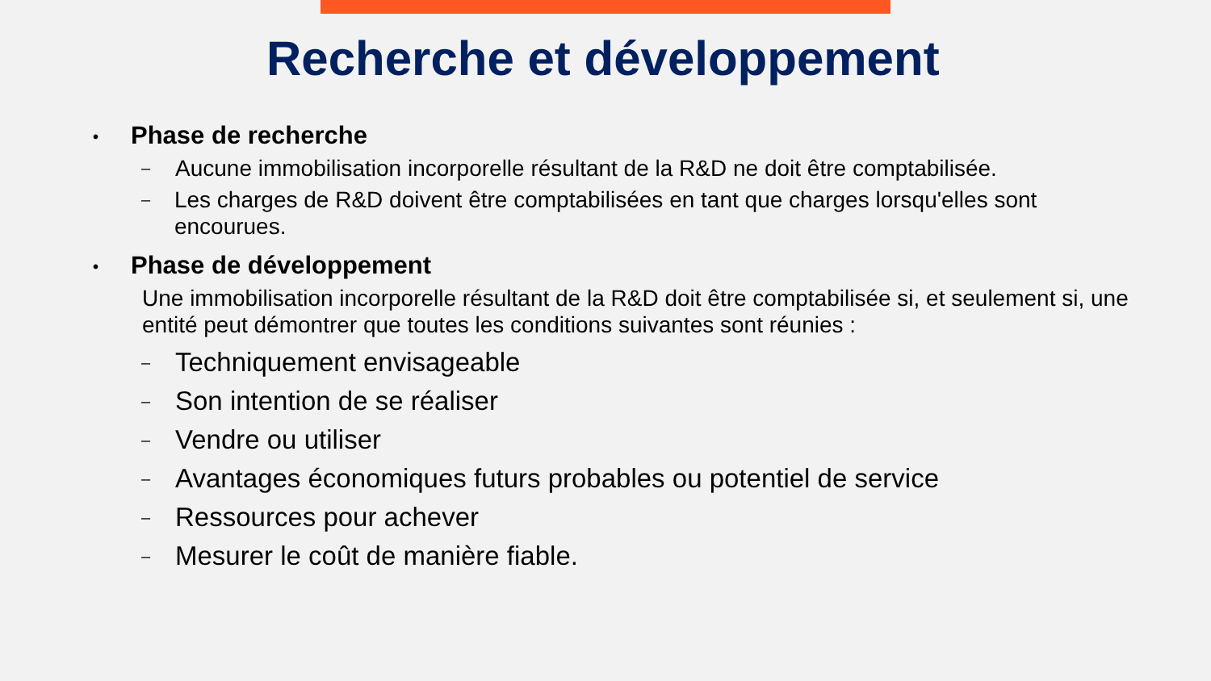Recherche et développement
• Phase de recherche
– Aucune immobilisation incorporelle résultant de la R&D ne doit être comptabilisée.
– Les charges de R&D doivent être comptabilisées en tant que charges lorsqu'elles sont encourues.
• Phase de développement
Une immobilisation incorporelle résultant de la R&D doit être comptabilisée si, et seulement si, une entité peut démontrer que toutes les conditions suivantes sont réunies :
– Techniquement envisageable
– Son intention de se réaliser
– Vendre ou utiliser
– Avantages économiques futurs probables ou potentiel de service
– Ressources pour achever
– Mesurer le coût de manière fiable.